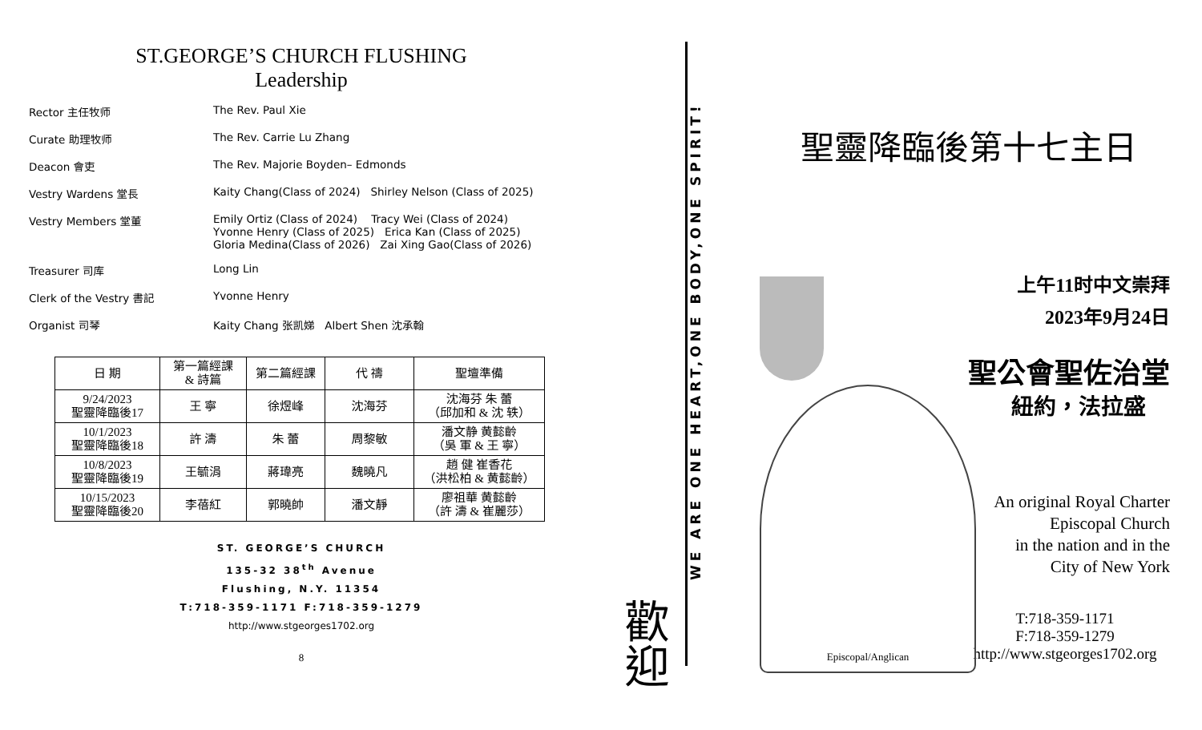ST.GEORGE’S CHURCH FLUSHING
Leadership
Rector 主任牧师 The Rev. Paul Xie
Curate 助理牧师 The Rev. Carrie Lu Zhang
Deacon 會吏 The Rev. Majorie Boyden– Edmonds
Vestry Wardens 堂長 Kaity Chang(Class of 2024) Shirley Nelson (Class of 2025)
Vestry Members 堂董 Emily Ortiz (Class of 2024) Tracy Wei (Class of 2024)
Yvonne Henry (Class of 2025) Erica Kan (Class of 2025)
Gloria Medina(Class of 2026) Zai Xing Gao(Class of 2026)
Treasurer 司库 Long Lin
Clerk of the Vestry 書記 Yvonne Henry
Organist 司琴 Kaity Chang 张凯娣 Albert Shen 沈承翰
| 日 期 | 第一篇經課 & 詩篇 | 第二篇經課 | 代 禱 | 聖壇準備 |
| --- | --- | --- | --- | --- |
| 9/24/2023 聖靈降臨後17 | 王 寧 | 徐煜峰 | 沈海芬 | 沈海芬 朱 蕾 （邱加和 & 沈 轶） |
| 10/1/2023 聖靈降臨後18 | 許 濤 | 朱 蕾 | 周黎敏 | 潘文静 黄懿齡 （吳 軍 & 王 寧） |
| 10/8/2023 聖靈降臨後19 | 王毓涓 | 蔣瑋亮 | 魏曉凡 | 趙 健 崔香花 （洪松柏 & 黄懿齡） |
| 10/15/2023 聖靈降臨後20 | 李蓓紅 | 郭曉帥 | 潘文靜 | 廖祖華 黄懿齡 （許 濤 & 崔麗莎） |
ST. GEORGE’S CHURCH
135-32 38<sup>th</sup> Avenue
Flushing, N.Y. 11354
T:718-359-1171 F:718-359-1279
http://www.stgeorges1702.org
8
歡
迎
WE ARE ONE HEART,ONE BODY,ONE SPIRIT!
聖靈降臨後第十七主日
Episcopal/Anglican
上午11时中文崇拜
2023年9月24日
聖公會聖佐治堂
紐約，法拉盛
An original Royal Charter
Episcopal Church
in the nation and in the
City of New York
T:718-359-1171
F:718-359-1279
http://www.stgeorges1702.org